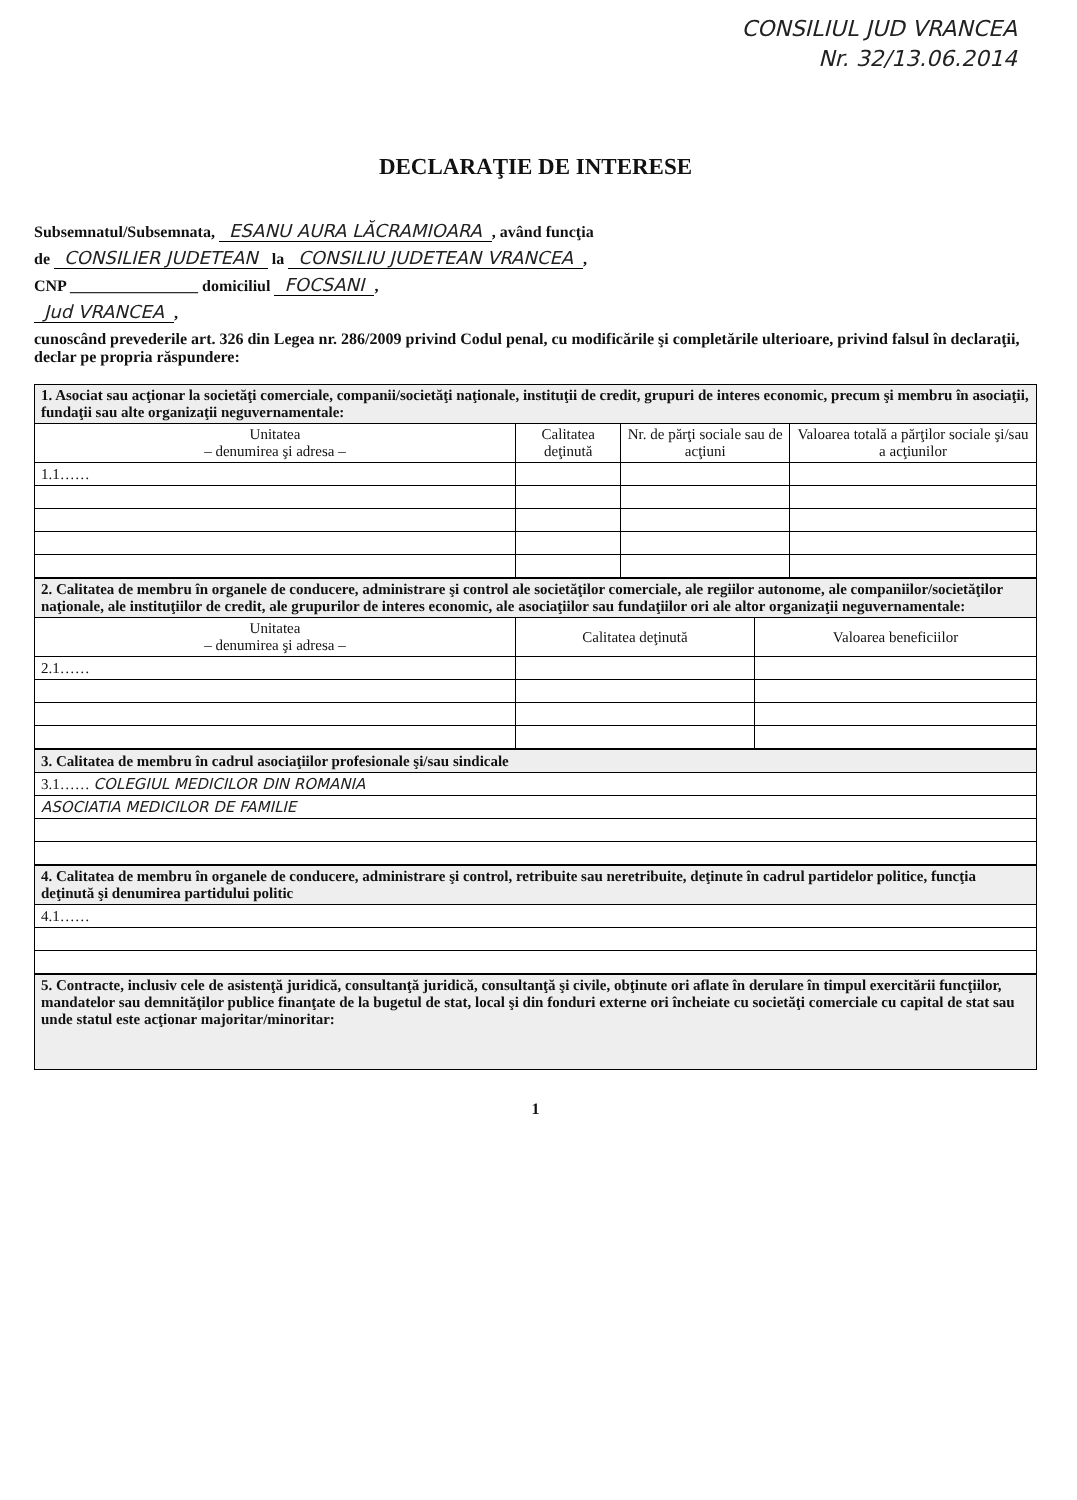CONSILIUL JUD VRANCEA
Nr. 32/13.06.2014
DECLARAŢIE DE INTERESE
Subsemnatul/Subsemnata, ESANU AURA LĂCRAMIOARA, având funcţia
de CONSILIER JUDETEAN la CONSILIU JUDETEAN VRANCEA,
CNP ________________ domiciliul FOCSANI,
Jud VRANCEA,
cunoscând prevederile art. 326 din Legea nr. 286/2009 privind Codul penal, cu modificările şi completările ulterioare, privind falsul în declaraţii, declar pe propria răspundere:
| 1. Asociat sau acţionar la societăţi comerciale, companii/societăţi naţionale, instituţii de credit, grupuri de interes economic, precum şi membru în asociaţii, fundaţii sau alte organizaţii neguvernamentale: | | | |
| Unitatea – denumirea şi adresa – | Calitatea deţinută | Nr. de părţi sociale sau de acţiuni | Valoarea totală a părţilor sociale şi/sau a acţiunilor |
| 1.1…… | | | |
| 2. Calitatea de membru în organele de conducere, administrare şi control ale societăţilor comerciale, ale regiilor autonome, ale companiilor/societăţilor naţionale, ale instituţiilor de credit, ale grupurilor de interes economic, ale asociaţiilor sau fundaţiilor ori ale altor organizaţii neguvernamentale: | | |
| Unitatea – denumirea şi adresa – | Calitatea deţinută | Valoarea beneficiilor |
| 2.1…… | | |
| 3. Calitatea de membru în cadrul asociaţiilor profesionale şi/sau sindicale |
| 3.1…… COLEGIUL MEDICILOR DIN ROMANIA |
| ASOCIATIA MEDICILOR DE FAMILIE |
| 4. Calitatea de membru în organele de conducere, administrare şi control, retribuite sau neretribuite, deţinute în cadrul partidelor politice, funcţia deţinută şi denumirea partidului politic |
| 4.1…… |
| 5. Contracte, inclusiv cele de asistenţă juridică, consultanţă juridică, consultanţă şi civile, obţinute ori aflate în derulare în timpul exercitării funcţiilor, mandatelor sau demnităţilor publice finanţate de la bugetul de stat, local şi din fonduri externe ori încheiate cu societăţi comerciale cu capital de stat sau unde statul este acţionar majoritar/minoritar: |
1